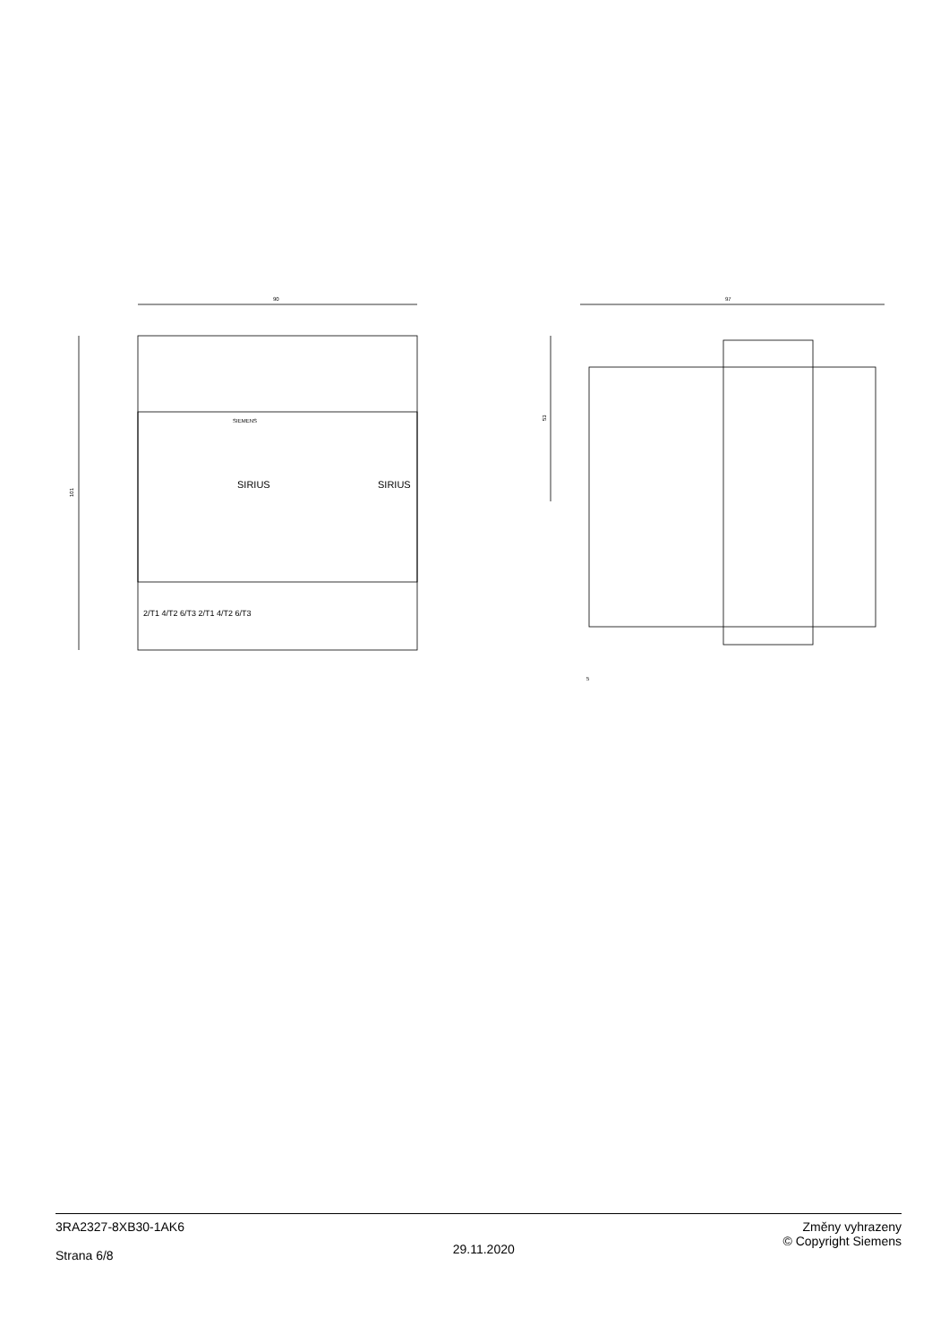90
101
SIEMENS
SIRIUS
SIRIUS
2/T1 4/T2 6/T3 2/T1 4/T2 6/T3
97
53
5
3RA2327-8XB30-1AK6
Strana 6/8
29.11.2020
Změny vyhrazeny
© Copyright Siemens